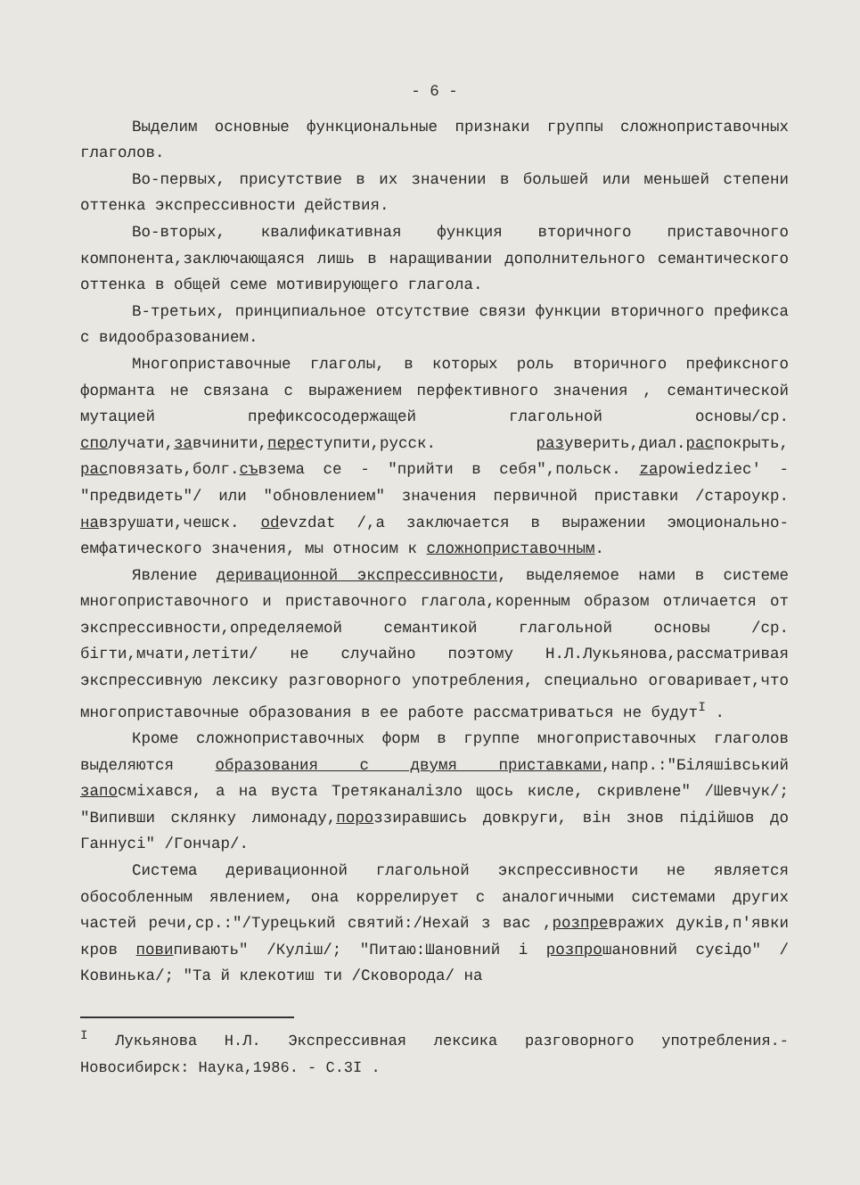- 6 -
Выделим основные функциональные признаки группы сложноприставочных глаголов.
Во-первых, присутствие в их значении в большей или меньшей степени оттенка экспрессивности действия.
Во-вторых, квалификативная функция вторичного приставочного компонента,заключающаяся лишь в наращивании дополнительного семантического оттенка в общей семе мотивирующего глагола.
В-третьих, принципиальное отсутствие связи функции вторичного префикса с видообразованием.
Многоприставочные глаголы, в которых роль вторичного префиксного форманта не связана с выражением перфективного значения , семантической мутацией префиксосодержащей глагольной основы/ср. сполучати,завчинити,переступити,русск. разуверить,диал.распокрыть, расповязать,болг.съвзема се - "прийти в себя",польск. zapowiedziec' - "предвидеть"/ или "обновлением" значения первичной приставки /староукр. навзрушати,чешск. odevzdat /,а заключается в выражении эмоционально-емфатического значения, мы относим к сложноприставочным.
Явление деривационной экспрессивности, выделяемое нами в системе многоприставочного и приставочного глагола,коренным образом отличается от экспрессивности,определяемой семантикой глагольной основы /ср. бігти,мчати,летіти/ не случайно поэтому Н.Л.Лукьянова,рассматривая экспрессивную лексику разговорного употребления, специально оговаривает,что многоприставочные образования в ее работе рассматриваться не будут<sup>I</sup> .
Кроме сложноприставочных форм в группе многоприставочных глаголов выделяются образования с двумя приставками,напр.:"Біляшівський запосміхався, а на вуста Третяканалізло щось кисле, скривлене" /Шевчук/; "Випивши склянку лимонаду,пороззиравшись довкруги, він знов підійшов до Ганнусі" /Гончар/.
Система деривационной глагольной экспрессивности не является обособленным явлением, она коррелирует с аналогичными системами других частей речи,ср.:"/Турецький святий:/Нехай з вас ,розпревражих дуків,п'явки кров повипивають" /Куліш/; "Питаю:Шановний і роз прошановний суєідо" /Ковинька/; "Та й клекотиш ти /Сковорода/ на
<sup>I</sup> Лукьянова Н.Л. Экспрессивная лексика разговорного употребления.- Новосибирск: Наука,1986. - С.3I .